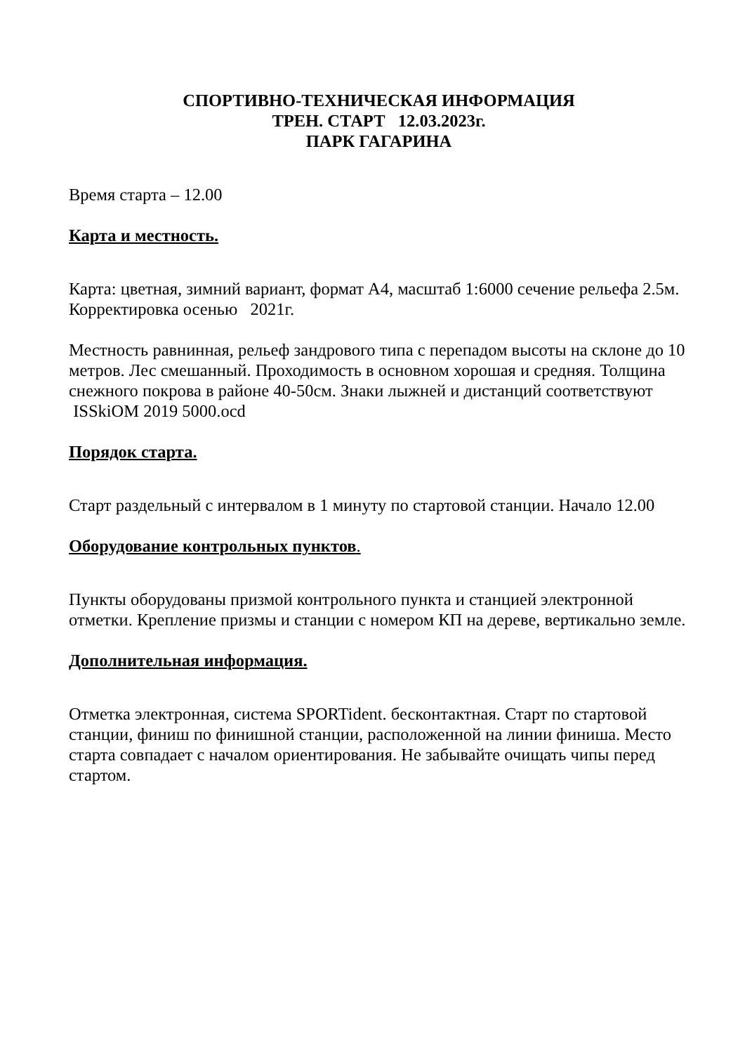СПОРТИВНО-ТЕХНИЧЕСКАЯ ИНФОРМАЦИЯ
ТРЕН. СТАРТ 12.03.2023г.
ПАРК ГАГАРИНА
Время старта – 12.00
Карта и местность.
Карта: цветная, зимний вариант, формат А4, масштаб 1:6000 сечение рельефа 2.5м.
Корректировка осенью 2021г.
Местность равнинная, рельеф зандрового типа с перепадом высоты на склоне до 10 метров. Лес смешанный. Проходимость в основном хорошая и средняя. Толщина снежного покрова в районе 40-50см. Знаки лыжней и дистанций соответствуют ISSkiOM 2019 5000.ocd
Порядок старта.
Старт раздельный с интервалом в 1 минуту по стартовой станции. Начало 12.00
Оборудование контрольных пунктов.
Пункты оборудованы призмой контрольного пункта и станцией электронной отметки. Крепление призмы и станции с номером КП на дереве, вертикально земле.
Дополнительная информация.
Отметка электронная, система SPORTident. бесконтактная. Старт по стартовой станции, финиш по финишной станции, расположенной на линии финиша. Место старта совпадает с началом ориентирования. Не забывайте очищать чипы перед стартом.